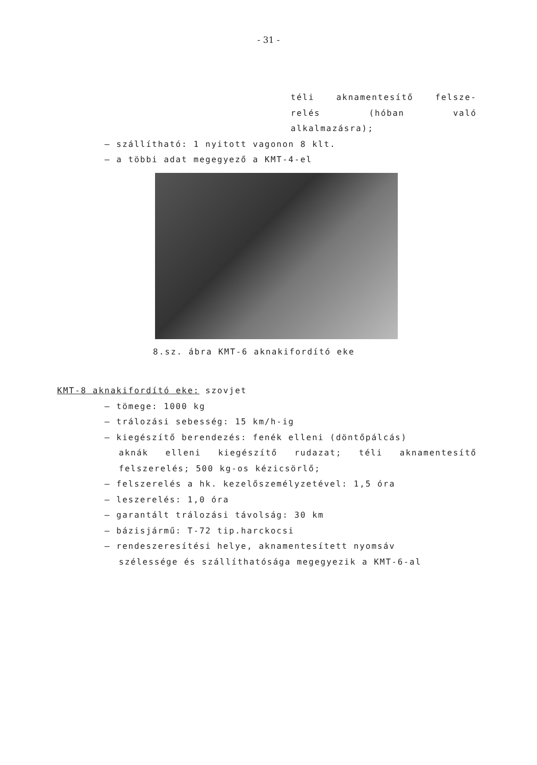- 31 -
téli aknamentesítő felsze-
relés (hóban való
alkalmazásra);
– szállítható: 1 nyitott vagonon 8 klt.
– a többi adat megegyező a KMT-4-el
8.sz. ábra KMT-6 aknakifordító eke
KMT-8 aknakifordító eke: szovjet
– tömege: 1000 kg
– trálozási sebesség: 15 km/h-ig
– kiegészítő berendezés: fenék elleni (döntőpálcás)
aknák elleni kiegészítő rudazat; téli aknamentesítő felszerelés; 500 kg-os kézicsörlő;
– felszerelés a hk. kezelőszemélyzetével: 1,5 óra
– leszerelés: 1,0 óra
– garantált trálozási távolság: 30 km
– bázisjármű: T-72 tip.harckocsi
– rendeszeresítési helye, aknamentesített nyomsáv
szélessége és szállíthatósága megegyezik a KMT-6-al